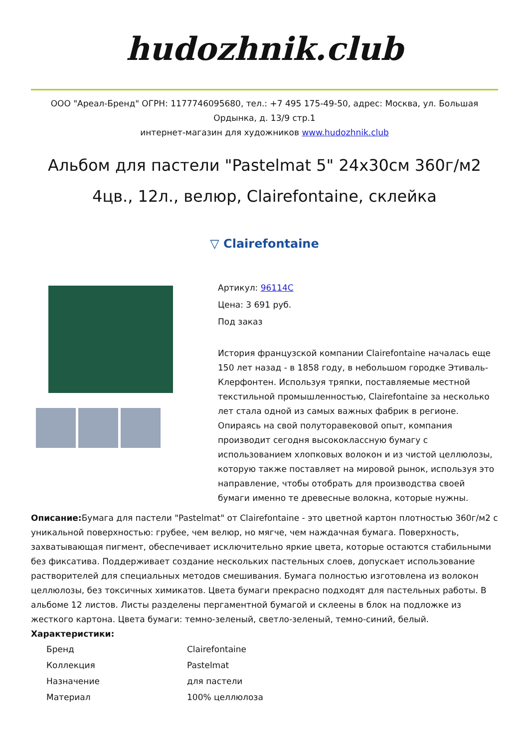hudozhnik.club
ООО "Ареал-Бренд" ОГРН: 1177746095680, тел.: +7 495 175-49-50, адрес: Москва, ул. Большая Ордынка, д. 13/9 стр.1
интернет-магазин для художников www.hudozhnik.club
Альбом для пастели "Pastelmat 5" 24x30см 360г/м2 4цв., 12л., велюр, Clairefontaine, склейка
▽ Clairefontaine
Артикул: 96114C
Цена: 3 691 руб.
Под заказ
История французской компании Clairefontaine началась еще 150 лет назад - в 1858 году, в небольшом городке Этиваль-Клерфонтен. Используя тряпки, поставляемые местной текстильной промышленностью, Clairefontaine за несколько лет стала одной из самых важных фабрик в регионе. Опираясь на свой полуторавековой опыт, компания производит сегодня высококлассную бумагу с использованием хлопковых волокон и из чистой целлюлозы, которую также поставляет на мировой рынок, используя это направление, чтобы отобрать для производства своей бумаги именно те древесные волокна, которые нужны.
Описание: Бумага для пастели "Pastelmat" от Clairefontaine - это цветной картон плотностью 360г/м2 с уникальной поверхностью: грубее, чем велюр, но мягче, чем наждачная бумага. Поверхность, захватывающая пигмент, обеспечивает исключительно яркие цвета, которые остаются стабильными без фиксатива. Поддерживает создание нескольких пастельных слоев, допускает использование растворителей для специальных методов смешивания. Бумага полностью изготовлена из волокон целлюлозы, без токсичных химикатов. Цвета бумаги прекрасно подходят для пастельных работы. В альбоме 12 листов. Листы разделены пергаментной бумагой и склеены в блок на подложке из жесткого картона. Цвета бумаги: темно-зеленый, светло-зеленый, темно-синий, белый. Характеристики:
| Бренд | Clairefontaine |
| Коллекция | Pastelmat |
| Назначение | для пастели |
| Материал | 100% целлюлоза |